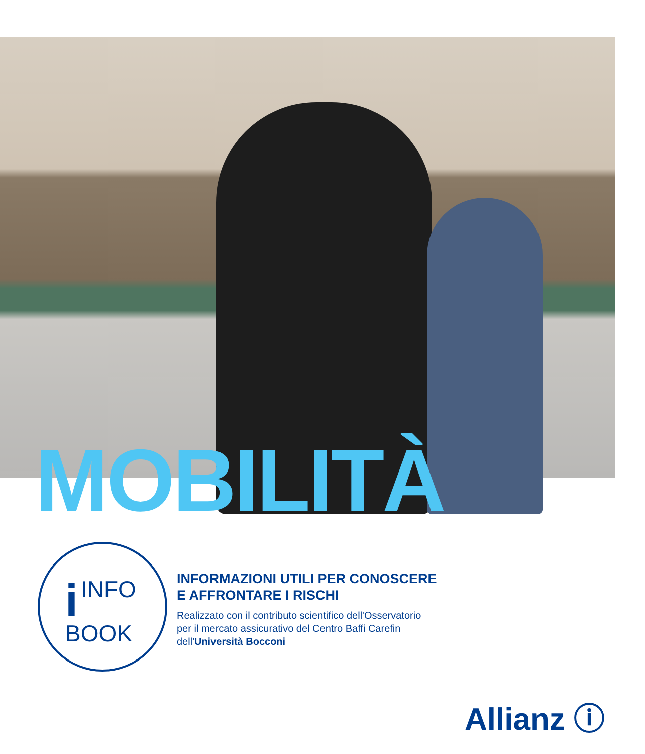MOBILITÀ
i INFO
BOOK
INFORMAZIONI UTILI PER CONOSCERE
E AFFRONTARE I RISCHI
Realizzato con il contributo scientifico dell'Osservatorio
per il mercato assicurativo del Centro Baffi Carefin
dell'Università Bocconi
Allianz ⓘ